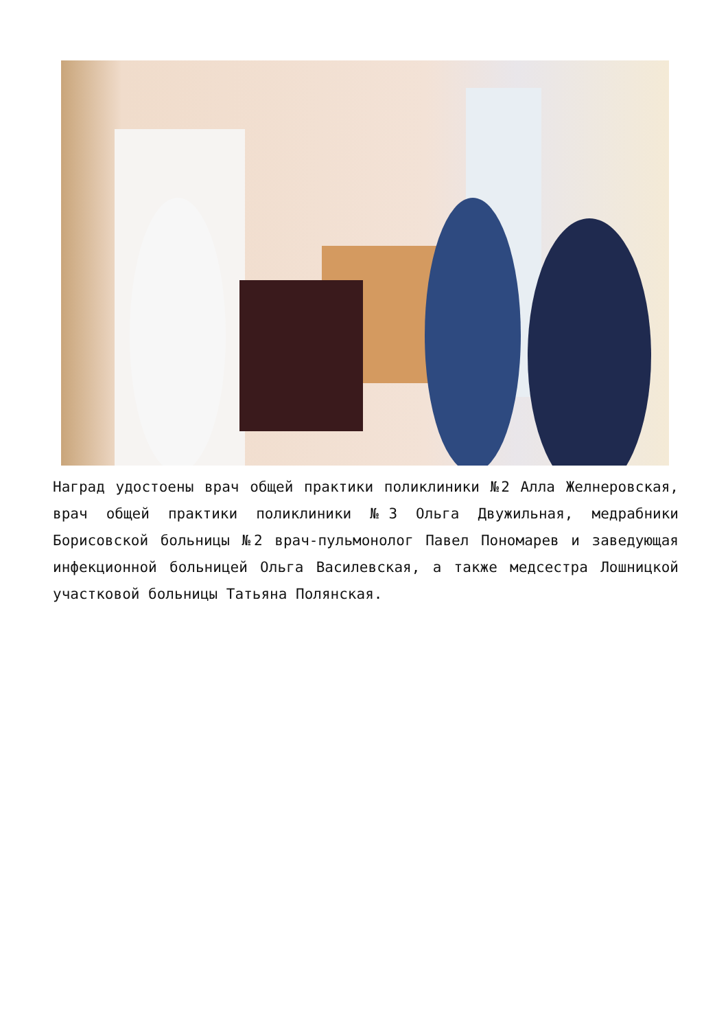Наград удостоены врач общей практики поликлиники №2 Алла Желнеровская, врач общей практики поликлиники №3 Ольга Двужильная, медрабники Борисовской больницы №2 врач-пульмонолог Павел Пономарев и заведующая инфекционной больницей Ольга Василевская, а также медсестра Лошницкой участковой больницы Татьяна Полянская.